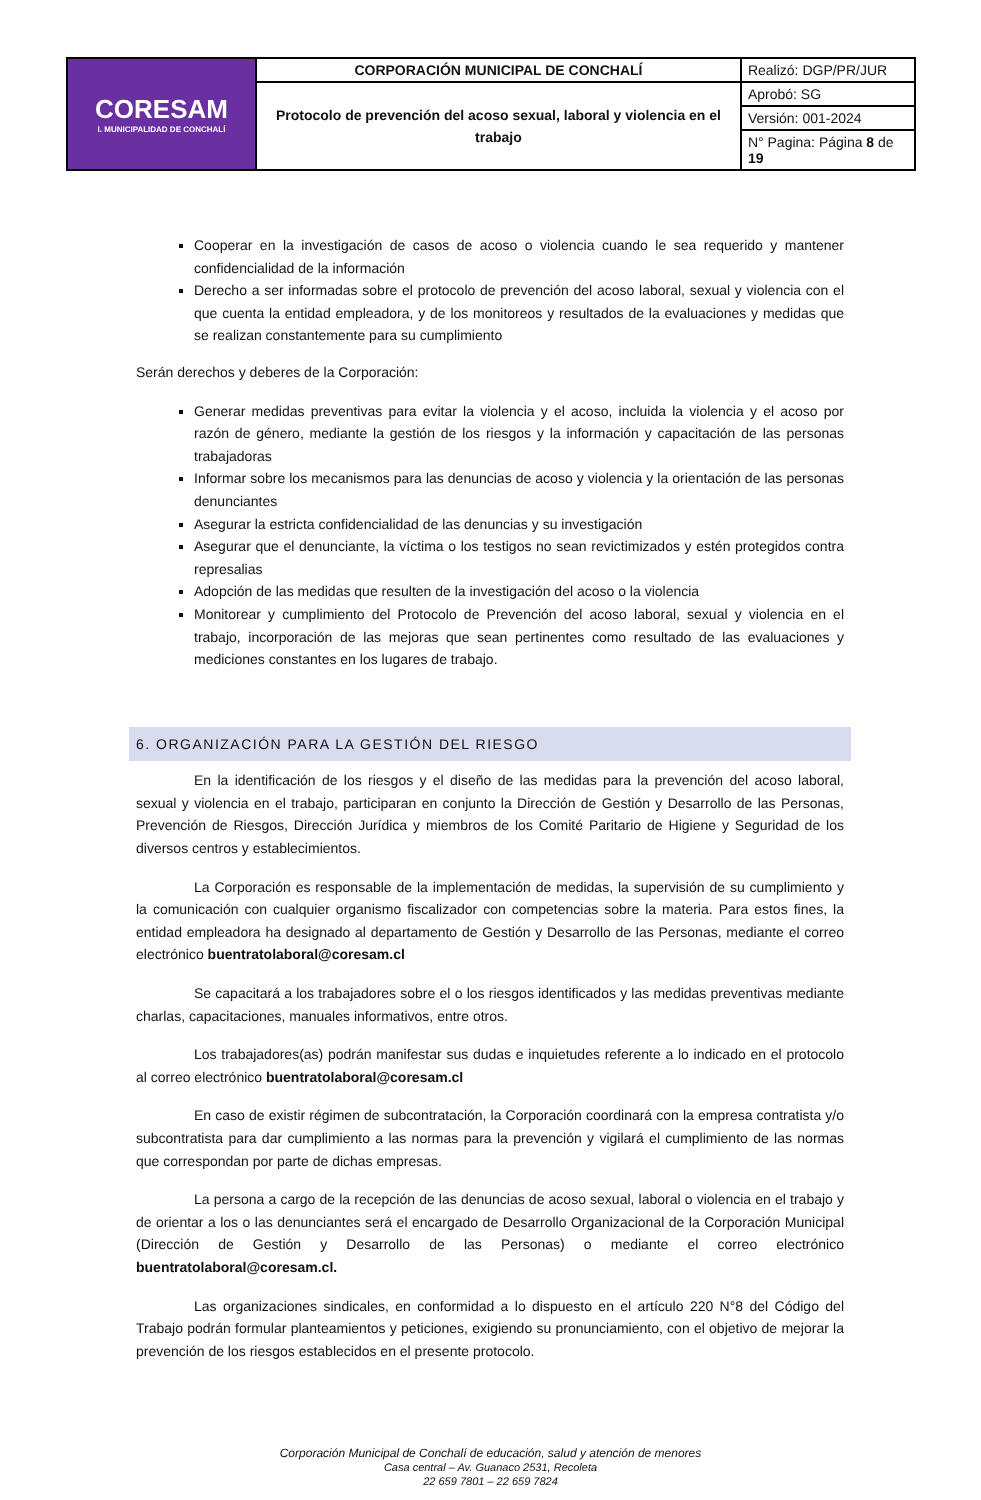| CORESAM I. MUNICIPALIDAD DE CONCHALÍ | CORPORACIÓN MUNICIPAL DE CONCHALÍ | Realizó: DGP/PR/JUR |
| | Protocolo de prevención del acoso sexual, laboral y violencia en el trabajo | Aprobó: SG |
| | | Versión: 001-2024 |
| | | N° Pagina: Página 8 de 19 |
Cooperar en la investigación de casos de acoso o violencia cuando le sea requerido y mantener confidencialidad de la información
Derecho a ser informadas sobre el protocolo de prevención del acoso laboral, sexual y violencia con el que cuenta la entidad empleadora, y de los monitoreos y resultados de la evaluaciones y medidas que se realizan constantemente para su cumplimiento
Serán derechos y deberes de la Corporación:
Generar medidas preventivas para evitar la violencia y el acoso, incluida la violencia y el acoso por razón de género, mediante la gestión de los riesgos y la información y capacitación de las personas trabajadoras
Informar sobre los mecanismos para las denuncias de acoso y violencia y la orientación de las personas denunciantes
Asegurar la estricta confidencialidad de las denuncias y su investigación
Asegurar que el denunciante, la víctima o los testigos no sean revictimizados y estén protegidos contra represalias
Adopción de las medidas que resulten de la investigación del acoso o la violencia
Monitorear y cumplimiento del Protocolo de Prevención del acoso laboral, sexual y violencia en el trabajo, incorporación de las mejoras que sean pertinentes como resultado de las evaluaciones y mediciones constantes en los lugares de trabajo.
6. ORGANIZACIÓN PARA LA GESTIÓN DEL RIESGO
En la identificación de los riesgos y el diseño de las medidas para la prevención del acoso laboral, sexual y violencia en el trabajo, participaran en conjunto la Dirección de Gestión y Desarrollo de las Personas, Prevención de Riesgos, Dirección Jurídica y miembros de los Comité Paritario de Higiene y Seguridad de los diversos centros y establecimientos.
La Corporación es responsable de la implementación de medidas, la supervisión de su cumplimiento y la comunicación con cualquier organismo fiscalizador con competencias sobre la materia. Para estos fines, la entidad empleadora ha designado al departamento de Gestión y Desarrollo de las Personas, mediante el correo electrónico buentratolaboral@coresam.cl
Se capacitará a los trabajadores sobre el o los riesgos identificados y las medidas preventivas mediante charlas, capacitaciones, manuales informativos, entre otros.
Los trabajadores(as) podrán manifestar sus dudas e inquietudes referente a lo indicado en el protocolo al correo electrónico buentratolaboral@coresam.cl
En caso de existir régimen de subcontratación, la Corporación coordinará con la empresa contratista y/o subcontratista para dar cumplimiento a las normas para la prevención y vigilará el cumplimiento de las normas que correspondan por parte de dichas empresas.
La persona a cargo de la recepción de las denuncias de acoso sexual, laboral o violencia en el trabajo y de orientar a los o las denunciantes será el encargado de Desarrollo Organizacional de la Corporación Municipal (Dirección de Gestión y Desarrollo de las Personas) o mediante el correo electrónico buentratolaboral@coresam.cl.
Las organizaciones sindicales, en conformidad a lo dispuesto en el artículo 220 N°8 del Código del Trabajo podrán formular planteamientos y peticiones, exigiendo su pronunciamiento, con el objetivo de mejorar la prevención de los riesgos establecidos en el presente protocolo.
Corporación Municipal de Conchalí de educación, salud y atención de menores
Casa central – Av. Guanaco 2531, Recoleta
22 659 7801 – 22 659 7824